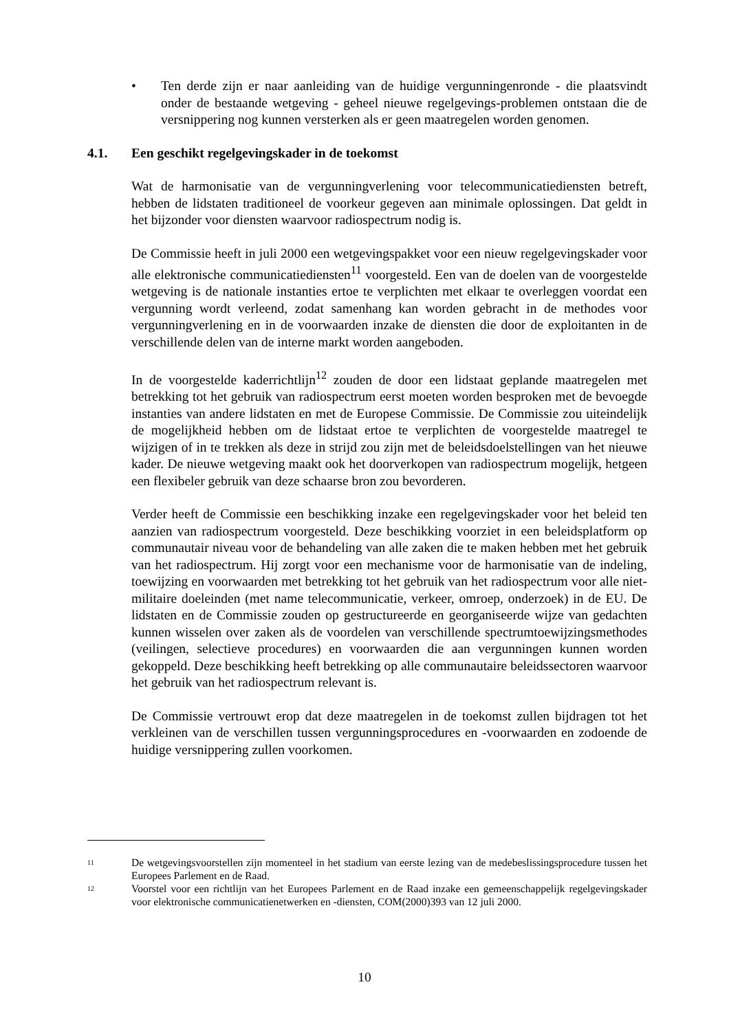• Ten derde zijn er naar aanleiding van de huidige vergunningenronde - die plaatsvindt onder de bestaande wetgeving - geheel nieuwe regelgevings-problemen ontstaan die de versnippering nog kunnen versterken als er geen maatregelen worden genomen.
4.1. Een geschikt regelgevingskader in de toekomst
Wat de harmonisatie van de vergunningverlening voor telecommunicatiediensten betreft, hebben de lidstaten traditioneel de voorkeur gegeven aan minimale oplossingen. Dat geldt in het bijzonder voor diensten waarvoor radiospectrum nodig is.
De Commissie heeft in juli 2000 een wetgevingspakket voor een nieuw regelgevingskader voor alle elektronische communicatiediensten<sup>11</sup> voorgesteld. Een van de doelen van de voorgestelde wetgeving is de nationale instanties ertoe te verplichten met elkaar te overleggen voordat een vergunning wordt verleend, zodat samenhang kan worden gebracht in de methodes voor vergunningverlening en in de voorwaarden inzake de diensten die door de exploitanten in de verschillende delen van de interne markt worden aangeboden.
In de voorgestelde kaderrichtlijn<sup>12</sup> zouden de door een lidstaat geplande maatregelen met betrekking tot het gebruik van radiospectrum eerst moeten worden besproken met de bevoegde instanties van andere lidstaten en met de Europese Commissie. De Commissie zou uiteindelijk de mogelijkheid hebben om de lidstaat ertoe te verplichten de voorgestelde maatregel te wijzigen of in te trekken als deze in strijd zou zijn met de beleidsdoelstellingen van het nieuwe kader. De nieuwe wetgeving maakt ook het doorverkopen van radiospectrum mogelijk, hetgeen een flexibeler gebruik van deze schaarse bron zou bevorderen.
Verder heeft de Commissie een beschikking inzake een regelgevingskader voor het beleid ten aanzien van radiospectrum voorgesteld. Deze beschikking voorziet in een beleidsplatform op communautair niveau voor de behandeling van alle zaken die te maken hebben met het gebruik van het radiospectrum. Hij zorgt voor een mechanisme voor de harmonisatie van de indeling, toewijzing en voorwaarden met betrekking tot het gebruik van het radiospectrum voor alle niet-militaire doeleinden (met name telecommunicatie, verkeer, omroep, onderzoek) in de EU. De lidstaten en de Commissie zouden op gestructureerde en georganiseerde wijze van gedachten kunnen wisselen over zaken als de voordelen van verschillende spectrumtoewijzingsmethodes (veilingen, selectieve procedures) en voorwaarden die aan vergunningen kunnen worden gekoppeld. Deze beschikking heeft betrekking op alle communautaire beleidssectoren waarvoor het gebruik van het radiospectrum relevant is.
De Commissie vertrouwt erop dat deze maatregelen in de toekomst zullen bijdragen tot het verkleinen van de verschillen tussen vergunningsprocedures en -voorwaarden en zodoende de huidige versnippering zullen voorkomen.
11
De wetgevingsvoorstellen zijn momenteel in het stadium van eerste lezing van de medebeslissingsprocedure tussen het Europees Parlement en de Raad.
12
Voorstel voor een richtlijn van het Europees Parlement en de Raad inzake een gemeenschappelijk regelgevingskader voor elektronische communicatienetwerken en -diensten, COM(2000)393 van 12 juli 2000.
10